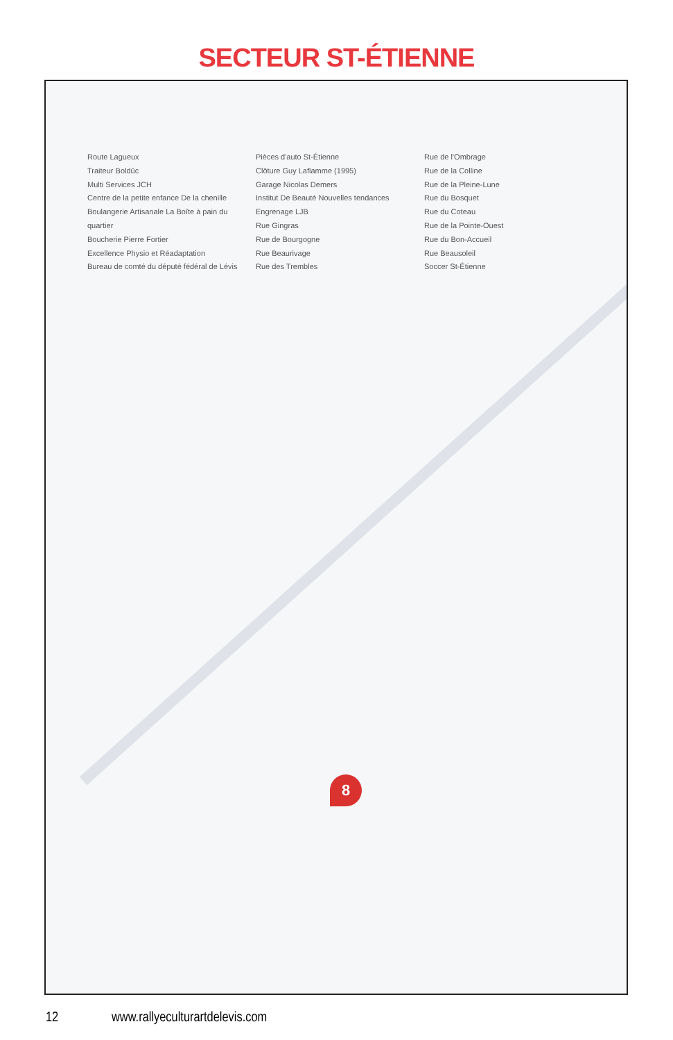SECTEUR ST-ÉTIENNE
Route Lagueux
Traiteur Boldûc
Multi Services JCH
Centre de la petite enfance De la chenille
Boulangerie Artisanale La Boîte à pain du quartier
Boucherie Pierre Fortier
Excellence Physio et Réadaptation
Bureau de comté du député fédéral de Lévis
Pièces d'auto St-Étienne
Clôture Guy Laflamme (1995)
Garage Nicolas Demers
Institut De Beauté Nouvelles tendances
Engrenage LJB
Rue Gingras
Rue de Bourgogne
Rue Beaurivage
Rue des Trembles
Rue de l'Ombrage
Rue de la Colline
Rue de la Pleine-Lune
Rue du Bosquet
Rue du Coteau
Rue de la Pointe-Ouest
Rue du Bon-Accueil
Rue Beausoleil
Soccer St-Étienne
8
12 www.rallyeculturartdelevis.com